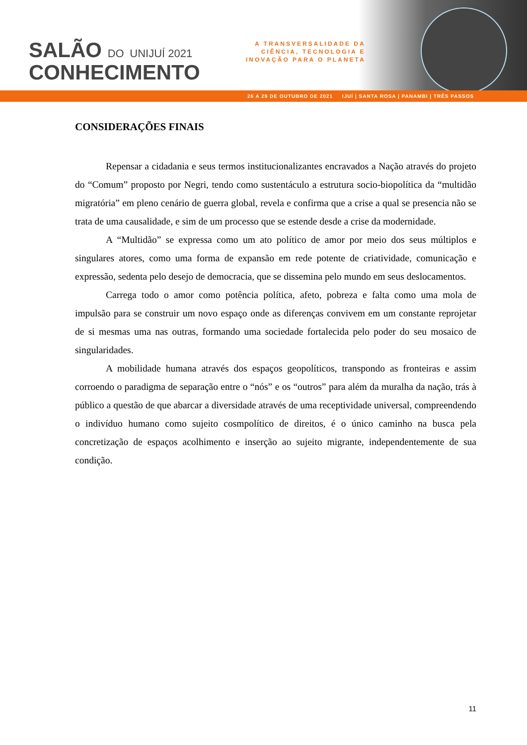SALÃO DO UNIJUÍ 2021
CONHECIMENTO
A TRANSVERSALIDADE DA
CIÊNCIA, TECNOLOGIA E
INOVAÇÃO PARA O PLANETA
26 A 29 DE OUTUBRO DE 2021 IJUÍ | SANTA ROSA | PANAMBI | TRÊS PASSOS
CONSIDERAÇÕES FINAIS
Repensar a cidadania e seus termos institucionalizantes encravados a Nação através do projeto do “Comum” proposto por Negri, tendo como sustentáculo a estrutura socio-biopolítica da “multidão migratória” em pleno cenário de guerra global, revela e confirma que a crise a qual se presencia não se trata de uma causalidade, e sim de um processo que se estende desde a crise da modernidade.
A “Multidão” se expressa como um ato político de amor por meio dos seus múltiplos e singulares atores, como uma forma de expansão em rede potente de criatividade, comunicação e expressão, sedenta pelo desejo de democracia, que se dissemina pelo mundo em seus deslocamentos.
Carrega todo o amor como potência política, afeto, pobreza e falta como uma mola de impulsão para se construir um novo espaço onde as diferenças convivem em um constante reprojetar de si mesmas uma nas outras, formando uma sociedade fortalecida pelo poder do seu mosaico de singularidades.
A mobilidade humana através dos espaços geopolíticos, transpondo as fronteiras e assim corroendo o paradigma de separação entre o “nós” e os “outros” para além da muralha da nação, trás à público a questão de que abarcar a diversidade através de uma receptividade universal, compreendendo o indivíduo humano como sujeito cosmpolítico de direitos, é o único caminho na busca pela concretização de espaços acolhimento e inserção ao sujeito migrante, independentemente de sua condição.
11